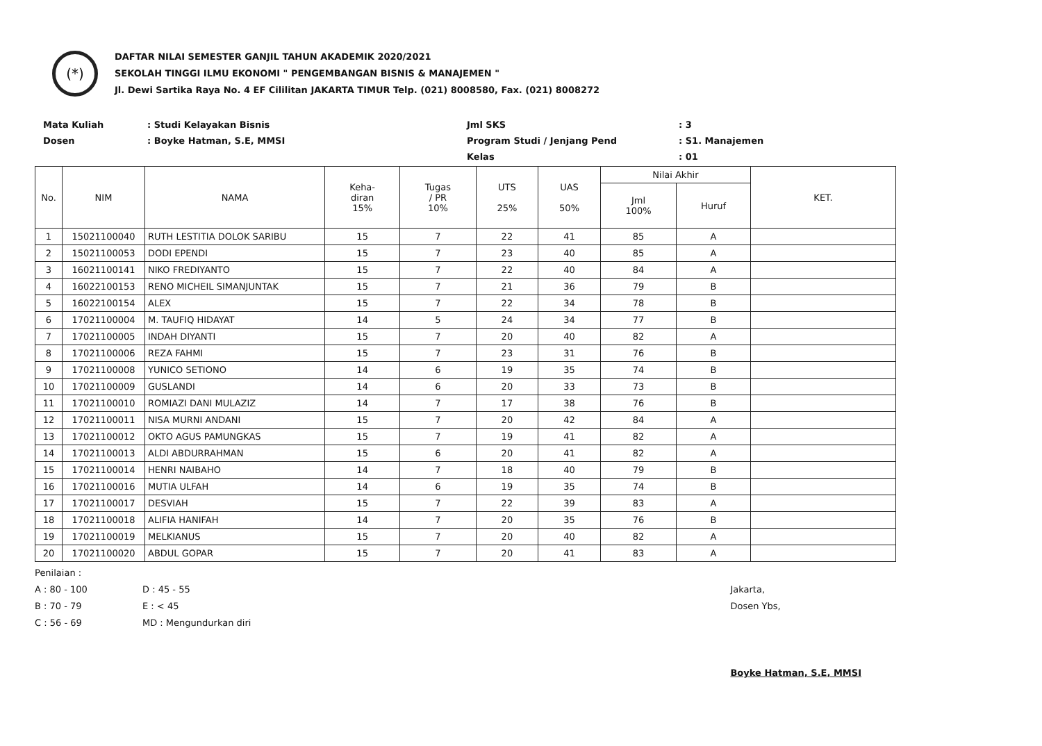(*)
DAFTAR NILAI SEMESTER GANJIL TAHUN AKADEMIK 2020/2021
SEKOLAH TINGGI ILMU EKONOMI " PENGEMBANGAN BISNIS & MANAJEMEN "
Jl. Dewi Sartika Raya No. 4 EF Cililitan JAKARTA TIMUR Telp. (021) 8008580, Fax. (021) 8008272
Mata Kuliah
Dosen
: Studi Kelayakan Bisnis
: Boyke Hatman, S.E, MMSI
Jml SKS
Program Studi / Jenjang Pend
Kelas
: 3
: S1. Manajemen
: 01
| No. | NIM | NAMA | Keha- diran 15% | Tugas / PR 10% | UTS 25% | UAS 50% | Nilai Akhir | | KET. |
| --- | --- | --- | --- | --- | --- | --- | --- | --- | --- |
| | | | | | | | Jml 100% | Huruf | |
| 1 | 15021100040 | RUTH LESTITIA DOLOK SARIBU | 15 | 7 | 22 | 41 | 85 | A | |
| 2 | 15021100053 | DODI EPENDI | 15 | 7 | 23 | 40 | 85 | A | |
| 3 | 16021100141 | NIKO FREDIYANTO | 15 | 7 | 22 | 40 | 84 | A | |
| 4 | 16022100153 | RENO MICHEIL SIMANJUNTAK | 15 | 7 | 21 | 36 | 79 | B | |
| 5 | 16022100154 | ALEX | 15 | 7 | 22 | 34 | 78 | B | |
| 6 | 17021100004 | M. TAUFIQ HIDAYAT | 14 | 5 | 24 | 34 | 77 | B | |
| 7 | 17021100005 | INDAH DIYANTI | 15 | 7 | 20 | 40 | 82 | A | |
| 8 | 17021100006 | REZA FAHMI | 15 | 7 | 23 | 31 | 76 | B | |
| 9 | 17021100008 | YUNICO SETIONO | 14 | 6 | 19 | 35 | 74 | B | |
| 10 | 17021100009 | GUSLANDI | 14 | 6 | 20 | 33 | 73 | B | |
| 11 | 17021100010 | ROMIAZI DANI MULAZIZ | 14 | 7 | 17 | 38 | 76 | B | |
| 12 | 17021100011 | NISA MURNI ANDANI | 15 | 7 | 20 | 42 | 84 | A | |
| 13 | 17021100012 | OKTO AGUS PAMUNGKAS | 15 | 7 | 19 | 41 | 82 | A | |
| 14 | 17021100013 | ALDI ABDURRAHMAN | 15 | 6 | 20 | 41 | 82 | A | |
| 15 | 17021100014 | HENRI NAIBAHO | 14 | 7 | 18 | 40 | 79 | B | |
| 16 | 17021100016 | MUTIA ULFAH | 14 | 6 | 19 | 35 | 74 | B | |
| 17 | 17021100017 | DESVIAH | 15 | 7 | 22 | 39 | 83 | A | |
| 18 | 17021100018 | ALIFIA HANIFAH | 14 | 7 | 20 | 35 | 76 | B | |
| 19 | 17021100019 | MELKIANUS | 15 | 7 | 20 | 40 | 82 | A | |
| 20 | 17021100020 | ABDUL GOPAR | 15 | 7 | 20 | 41 | 83 | A | |
Penilaian :
A : 80 - 100
B : 70 - 79
C : 56 - 69
D : 45 - 55
E : < 45
MD : Mengundurkan diri
Jakarta,
Dosen Ybs,
Boyke Hatman, S.E, MMSI